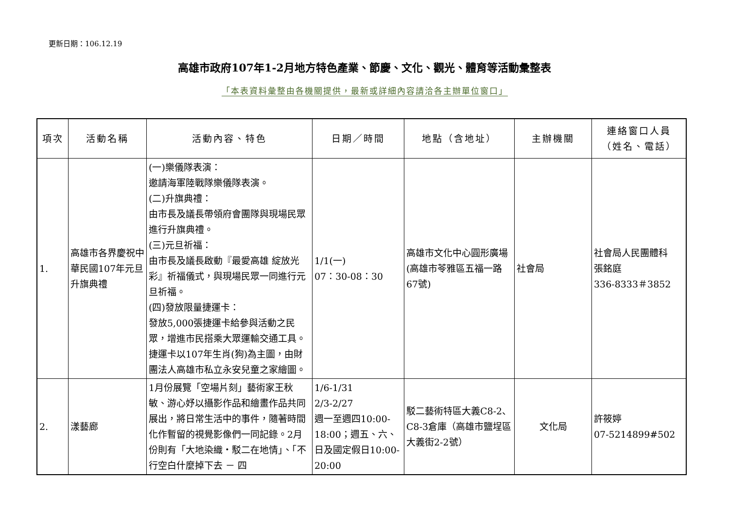更新日期：106.12.19
高雄市政府107年1-2月地方特色產業、節慶、文化、觀光、體育等活動彙整表
「本表資料彙整由各機關提供，最新或詳細內容請洽各主辦單位窗口」
| 項次 | 活動名稱 | 活動內容、特色 | 日期／時間 | 地點（含地址） | 主辦機關 | 連絡窗口人員 （姓名、電話） |
| --- | --- | --- | --- | --- | --- | --- |
| 1. | 高雄市各界慶祝中華民國107年元旦升旗典禮 | (一)樂儀隊表演： 邀請海軍陸戰隊樂儀隊表演。 (二)升旗典禮： 由市長及議長帶領府會團隊與現場民眾進行升旗典禮。 (三)元旦祈福： 由市長及議長啟動『最愛高雄 綻放光彩』祈福儀式，與現場民眾一同進行元旦祈福。 (四)發放限量捷運卡： 發放5,000張捷運卡給參與活動之民眾，增進市民搭乘大眾運輸交通工具。捷運卡以107年生肖(狗)為主圖，由財團法人高雄市私立永安兒童之家繪圖。 | 1/1(一) 07：30-08：30 | 高雄市文化中心圓形廣場(高雄市苓雅區五福一路67號) | 社會局 | 社會局人民團體科 張銘庭 336-8333＃3852 |
| 2. | 漾藝廊 | 1月份展覽「空場片刻」藝術家王秋敏、游心妤以攝影作品和繪畫作品共同展出，將日常生活中的事件，隨著時間化作暫留的視覺影像們一同記錄。2月份則有「大地染織‧駁二在地情」、「不行空白什麼掉下去 － 四 | 1/6-1/31 2/3-2/27 週一至週四10:00-18:00；週五、六、日及國定假日10:00-20:00 | 駁二藝術特區大義C8-2、C8-3倉庫（高雄市鹽埕區大義街2-2號） | 文化局 | 許筱婷 07-5214899#502 |